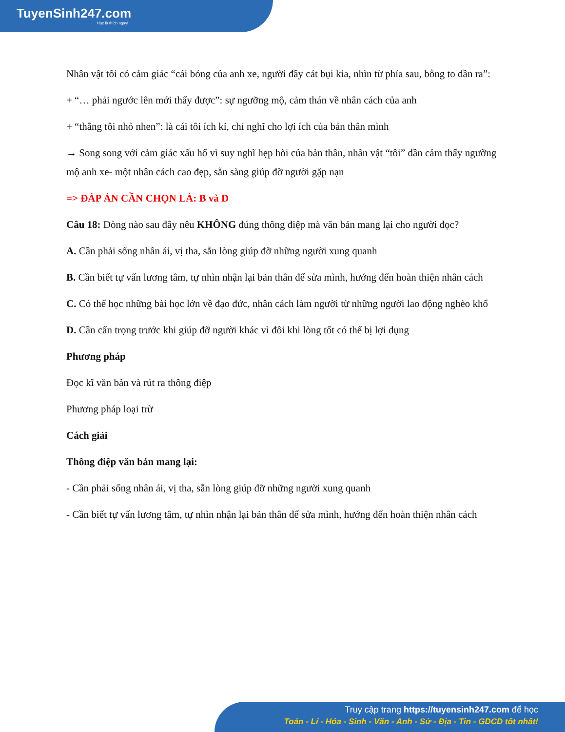TuyenSinh247.com
Học là thích ngay!
Nhân vật tôi có cảm giác “cái bóng của anh xe, người đầy cát bụi kia, nhìn từ phía sau, bỗng to dần ra”:
+ “… phải ngước lên mới thấy được”: sự ngưỡng mộ, cảm thán về nhân cách của anh
+ “thằng tôi nhỏ nhen”: là cái tôi ích kỉ, chỉ nghĩ cho lợi ích của bản thân mình
→ Song song với cảm giác xấu hổ vì suy nghĩ hẹp hòi của bản thân, nhân vật “tôi” dần cảm thấy ngưỡng mộ anh xe- một nhân cách cao đẹp, sẵn sàng giúp đỡ người gặp nạn
=> ĐÁP ÁN CẦN CHỌN LÀ: B và D
Câu 18: Dòng nào sau đây nêu KHÔNG đúng thông điệp mà văn bản mang lại cho người đọc?
A. Cần phải sống nhân ái, vị tha, sẵn lòng giúp đỡ những người xung quanh
B. Cần biết tự vấn lương tâm, tự nhìn nhận lại bản thân để sửa mình, hướng đến hoàn thiện nhân cách
C. Có thể học những bài học lớn về đạo đức, nhân cách làm người từ những người lao động nghèo khổ
D. Cần cẩn trọng trước khi giúp đỡ người khác vì đôi khi lòng tốt có thể bị lợi dụng
Phương pháp
Đọc kĩ văn bản và rút ra thông điệp
Phương pháp loại trừ
Cách giải
Thông điệp văn bản mang lại:
- Cần phải sống nhân ái, vị tha, sẵn lòng giúp đỡ những người xung quanh
- Cần biết tự vấn lương tâm, tự nhìn nhận lại bản thân để sửa mình, hướng đến hoàn thiện nhân cách
Truy cập trang https://tuyensinh247.com để học
Toán - Lí - Hóa - Sinh - Văn - Anh - Sử - Địa - Tin - GDCD tốt nhất!